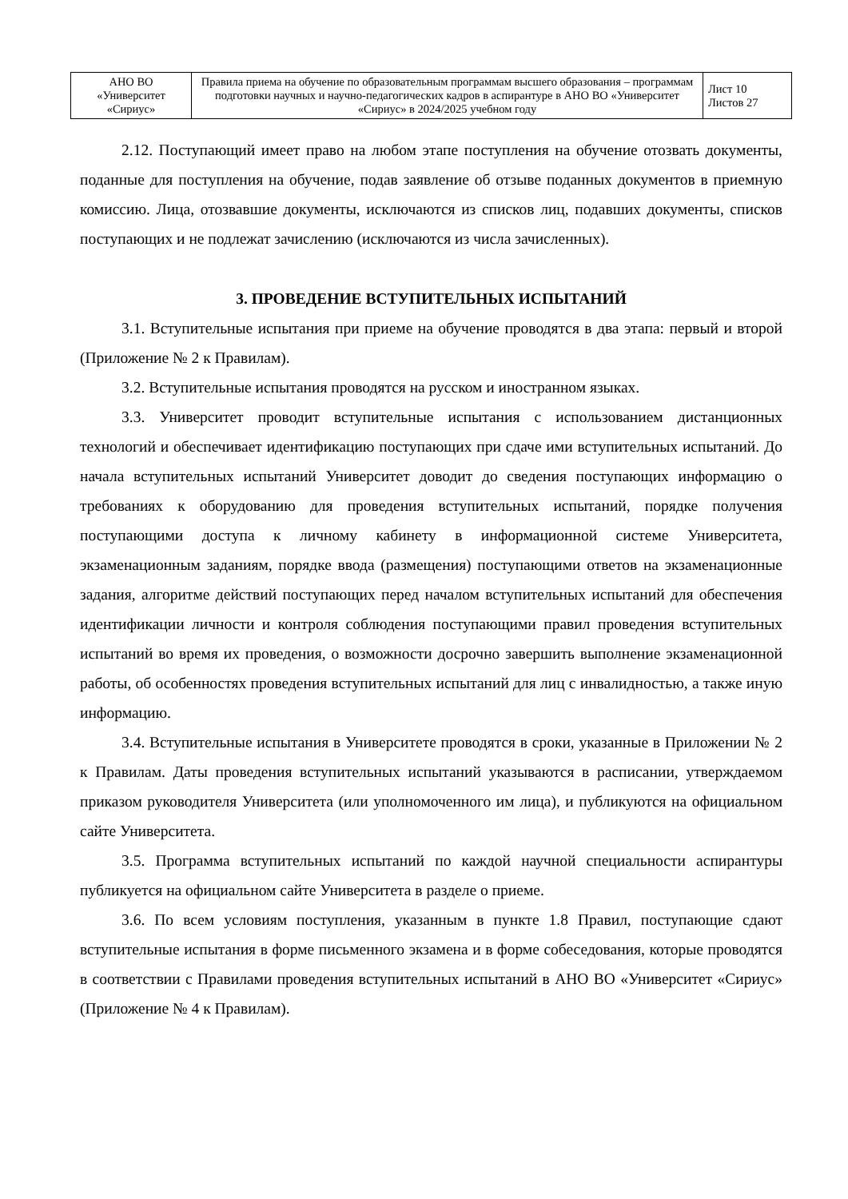| АНО ВО «Университет «Сириус» | Правила приема на обучение по образовательным программам высшего образования – программам подготовки научных и научно-педагогических кадров в аспирантуре в АНО ВО «Университет «Сириус» в 2024/2025 учебном году | Лист 10 Листов 27 |
2.12. Поступающий имеет право на любом этапе поступления на обучение отозвать документы, поданные для поступления на обучение, подав заявление об отзыве поданных документов в приемную комиссию. Лица, отозвавшие документы, исключаются из списков лиц, подавших документы, списков поступающих и не подлежат зачислению (исключаются из числа зачисленных).
3. ПРОВЕДЕНИЕ ВСТУПИТЕЛЬНЫХ ИСПЫТАНИЙ
3.1. Вступительные испытания при приеме на обучение проводятся в два этапа: первый и второй (Приложение № 2 к Правилам).
3.2. Вступительные испытания проводятся на русском и иностранном языках.
3.3. Университет проводит вступительные испытания с использованием дистанционных технологий и обеспечивает идентификацию поступающих при сдаче ими вступительных испытаний. До начала вступительных испытаний Университет доводит до сведения поступающих информацию о требованиях к оборудованию для проведения вступительных испытаний, порядке получения поступающими доступа к личному кабинету в информационной системе Университета, экзаменационным заданиям, порядке ввода (размещения) поступающими ответов на экзаменационные задания, алгоритме действий поступающих перед началом вступительных испытаний для обеспечения идентификации личности и контроля соблюдения поступающими правил проведения вступительных испытаний во время их проведения, о возможности досрочно завершить выполнение экзаменационной работы, об особенностях проведения вступительных испытаний для лиц с инвалидностью, а также иную информацию.
3.4. Вступительные испытания в Университете проводятся в сроки, указанные в Приложении № 2 к Правилам. Даты проведения вступительных испытаний указываются в расписании, утверждаемом приказом руководителя Университета (или уполномоченного им лица), и публикуются на официальном сайте Университета.
3.5. Программа вступительных испытаний по каждой научной специальности аспирантуры публикуется на официальном сайте Университета в разделе о приеме.
3.6. По всем условиям поступления, указанным в пункте 1.8 Правил, поступающие сдают вступительные испытания в форме письменного экзамена и в форме собеседования, которые проводятся в соответствии с Правилами проведения вступительных испытаний в АНО ВО «Университет «Сириус» (Приложение № 4 к Правилам).